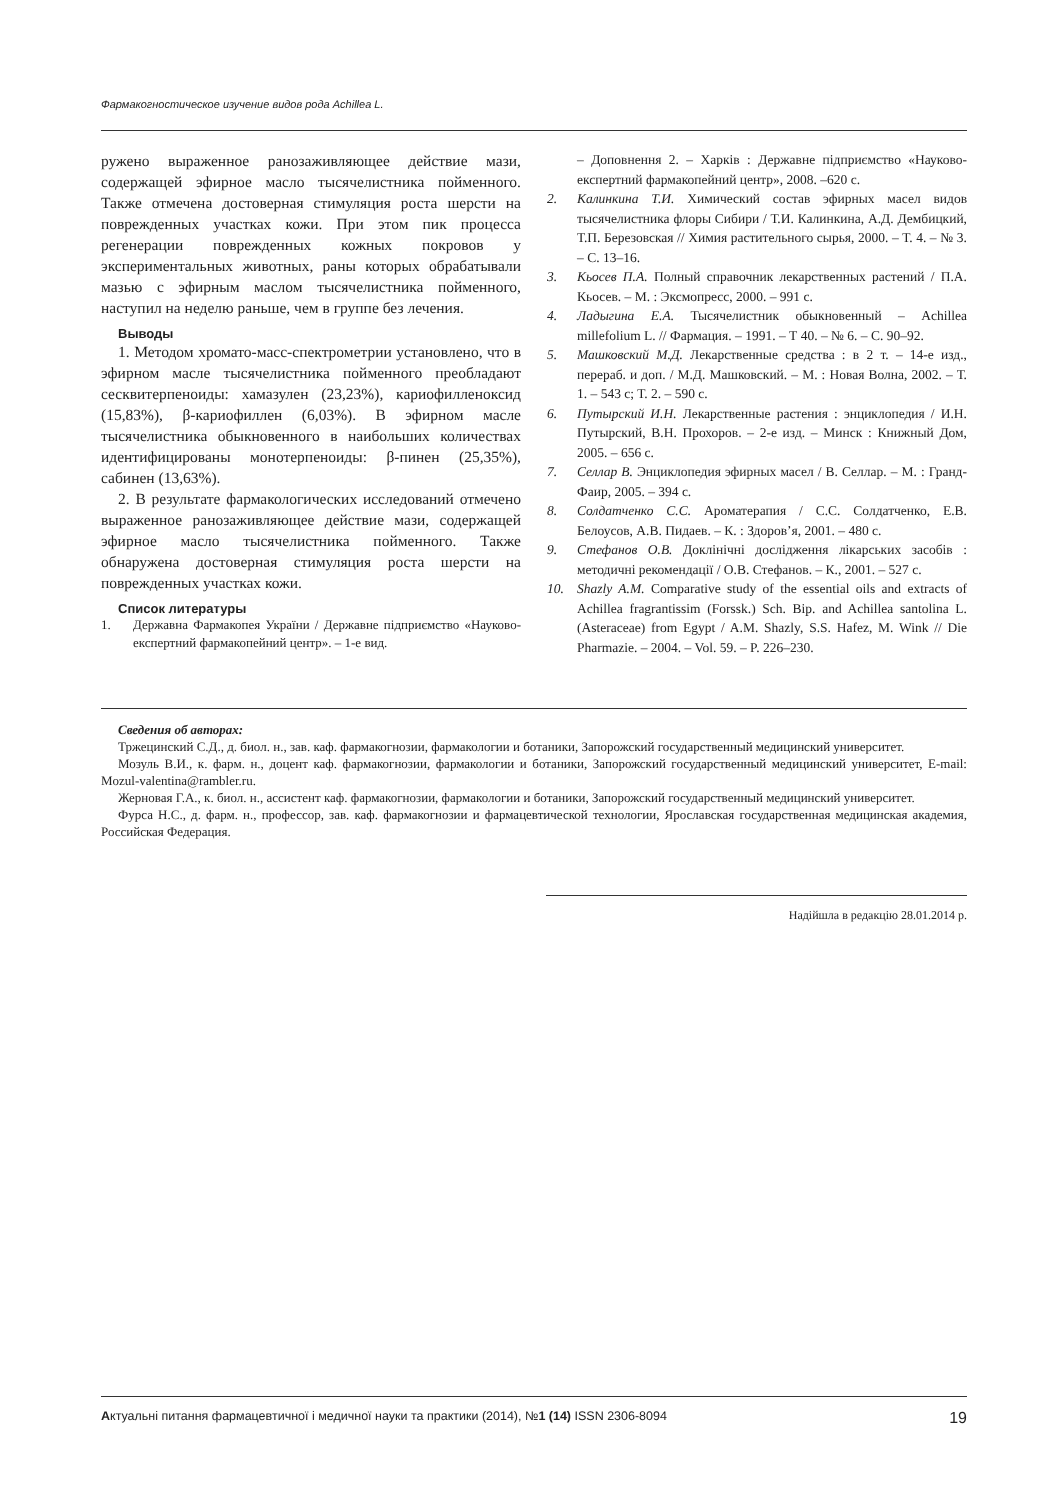Фармакогностическое изучение видов рода Achillea L.
ружено выраженное ранозаживляющее действие мази, содержащей эфирное масло тысячелистника пойменного. Также отмечена достоверная стимуляция роста шерсти на поврежденных участках кожи. При этом пик процесса регенерации поврежденных кожных покровов у экспериментальных животных, раны которых обрабатывали мазью с эфирным маслом тысячелистника пойменного, наступил на неделю раньше, чем в группе без лечения.
Выводы
1. Методом хромато-масс-спектрометрии установлено, что в эфирном масле тысячелистника пойменного преобладают сесквитерпеноиды: хамазулен (23,23%), кариофилленоксид (15,83%), β-кариофиллен (6,03%). В эфирном масле тысячелистника обыкновенного в наибольших количествах идентифицированы монотерпеноиды: β-пинен (25,35%), сабинен (13,63%).
2. В результате фармакологических исследований отмечено выраженное ранозаживляющее действие мази, содержащей эфирное масло тысячелистника пойменного. Также обнаружена достоверная стимуляция роста шерсти на поврежденных участках кожи.
Список литературы
1. Державна Фармакопея України / Державне підприємство «Науково-експертний фармакопейний центр». – 1-е вид.
– Доповнення 2. – Харків : Державне підприємство «Науково-експертний фармакопейний центр», 2008. –620 с.
2. Калинкина Т.И. Химический состав эфирных масел видов тысячелистника флоры Сибири / Т.И. Калинкина, А.Д. Дембицкий, Т.П. Березовская // Химия растительного сырья, 2000. – Т. 4. – № 3. – С. 13–16.
3. Кьосев П.А. Полный справочник лекарственных растений / П.А. Кьосев. – М. : Эксмопресс, 2000. – 991 с.
4. Ладыгина Е.А. Тысячелистник обыкновенный – Achillea millefolium L. // Фармация. – 1991. – Т 40. – № 6. – С. 90–92.
5. Машковский М.Д. Лекарственные средства : в 2 т. – 14-е изд., перераб. и доп. / М.Д. Машковский. – М. : Новая Волна, 2002. – Т. 1. – 543 с; Т. 2. – 590 с.
6. Путырский И.Н. Лекарственные растения : энциклопедия / И.Н. Путырский, В.Н. Прохоров. – 2-е изд. – Минск : Книжный Дом, 2005. – 656 с.
7. Селлар В. Энциклопедия эфирных масел / В. Селлар. – М. : Гранд-Фаир, 2005. – 394 с.
8. Солдатченко С.С. Ароматерапия / С.С. Солдатченко, Е.В. Белоусов, А.В. Пидаев. – К. : Здоров’я, 2001. – 480 с.
9. Стефанов О.В. Доклінічні дослідження лікарських засобів : методичні рекомендації / О.В. Стефанов. – К., 2001. – 527 с.
10. Shazly A.M. Comparative study of the essential oils and extracts of Achillea fragrantissim (Forssk.) Sch. Bip. and Achillea santolina L. (Asteraceae) from Egypt / A.M. Shazly, S.S. Hafez, M. Wink // Die Pharmazie. – 2004. – Vol. 59. – P. 226–230.
Сведения об авторах:
Тржецинский С.Д., д. биол. н., зав. каф. фармакогнозии, фармакологии и ботаники, Запорожский государственный медицинский университет.
Мозуль В.И., к. фарм. н., доцент каф. фармакогнозии, фармакологии и ботаники, Запорожский государственный медицинский университет, E-mail: Mozul-valentina@rambler.ru.
Жерновая Г.А., к. биол. н., ассистент каф. фармакогнозии, фармакологии и ботаники, Запорожский государственный медицинский университет.
Фурса Н.С., д. фарм. н., профессор, зав. каф. фармакогнозии и фармацевтической технологии, Ярославская государственная медицинская академия, Российская Федерация.
Надійшла в редакцію 28.01.2014 р.
Актуальні питання фармацевтичної і медичної науки та практики (2014), №1 (14) ISSN 2306-8094 19